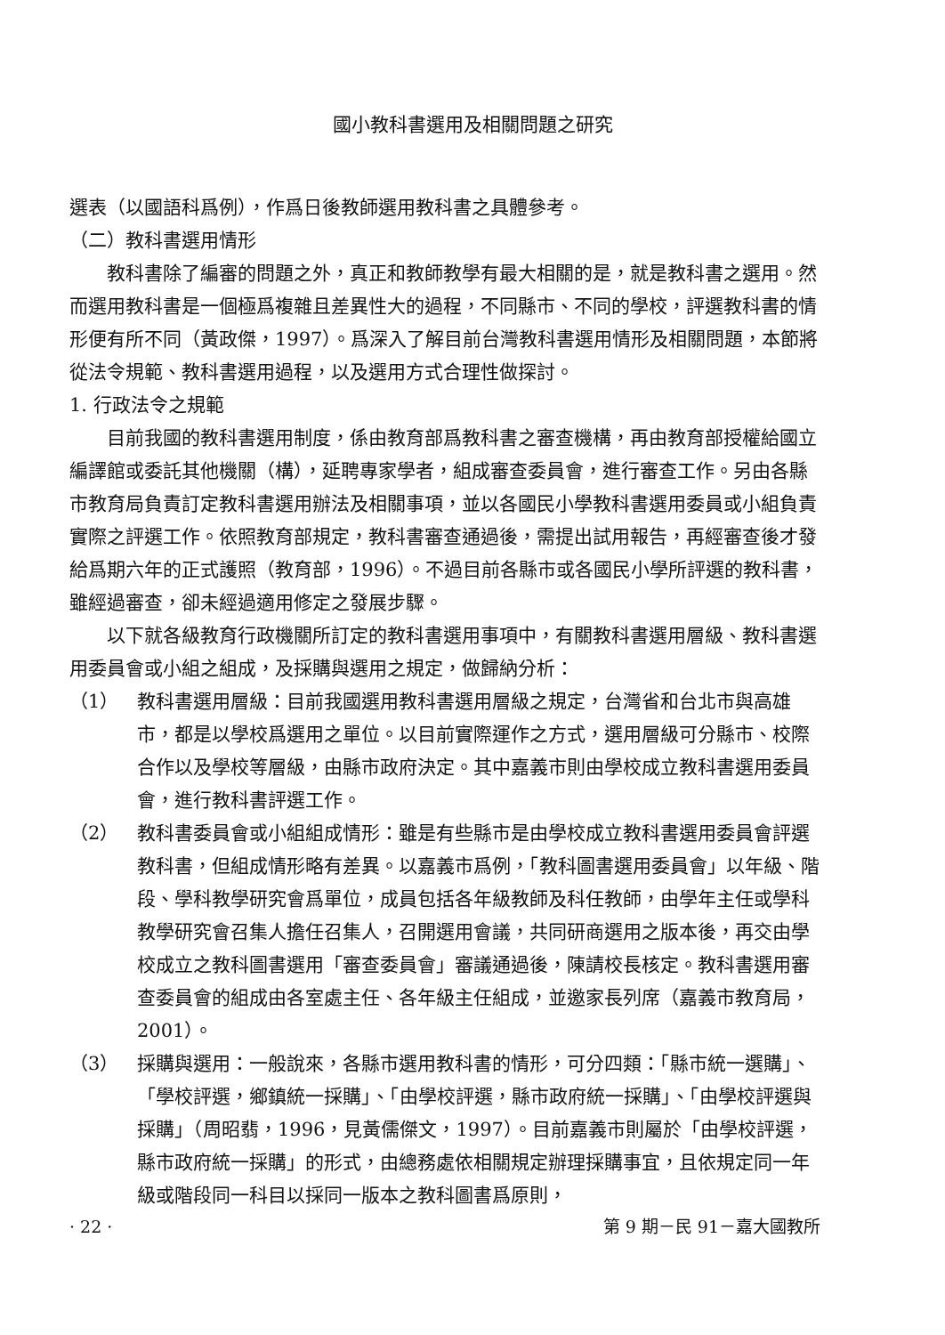國小教科書選用及相關問題之研究
選表（以國語科爲例），作爲日後教師選用教科書之具體參考。
（二）教科書選用情形
教科書除了編審的問題之外，真正和教師教學有最大相關的是，就是教科書之選用。然而選用教科書是一個極爲複雜且差異性大的過程，不同縣市、不同的學校，評選教科書的情形便有所不同（黃政傑，1997）。爲深入了解目前台灣教科書選用情形及相關問題，本節將從法令規範、教科書選用過程，以及選用方式合理性做探討。
1. 行政法令之規範
目前我國的教科書選用制度，係由教育部爲教科書之審查機構，再由教育部授權給國立編譯館或委託其他機關（構），延聘專家學者，組成審查委員會，進行審查工作。另由各縣市教育局負責訂定教科書選用辦法及相關事項，並以各國民小學教科書選用委員或小組負責實際之評選工作。依照教育部規定，教科書審查通過後，需提出試用報告，再經審查後才發給爲期六年的正式護照（教育部，1996）。不過目前各縣市或各國民小學所評選的教科書，雖經過審查，卻未經過適用修定之發展步驟。
以下就各級教育行政機關所訂定的教科書選用事項中，有關教科書選用層級、教科書選用委員會或小組之組成，及採購與選用之規定，做歸納分析：
（1） 教科書選用層級：目前我國選用教科書選用層級之規定，台灣省和台北市與高雄市，都是以學校爲選用之單位。以目前實際運作之方式，選用層級可分縣市、校際合作以及學校等層級，由縣市政府決定。其中嘉義市則由學校成立教科書選用委員會，進行教科書評選工作。
（2） 教科書委員會或小組組成情形：雖是有些縣市是由學校成立教科書選用委員會評選教科書，但組成情形略有差異。以嘉義市爲例，「教科圖書選用委員會」以年級、階段、學科教學研究會爲單位，成員包括各年級教師及科任教師，由學年主任或學科教學研究會召集人擔任召集人，召開選用會議，共同研商選用之版本後，再交由學校成立之教科圖書選用「審查委員會」審議通過後，陳請校長核定。教科書選用審查委員會的組成由各室處主任、各年級主任組成，並邀家長列席（嘉義市教育局，2001）。
（3） 採購與選用：一般說來，各縣市選用教科書的情形，可分四類：「縣市統一選購」、「學校評選，鄉鎮統一採購」、「由學校評選，縣市政府統一採購」、「由學校評選與採購」（周昭翡，1996，見黃儒傑文，1997）。目前嘉義市則屬於「由學校評選，縣市政府統一採購」的形式，由總務處依相關規定辦理採購事宜，且依規定同一年級或階段同一科目以採同一版本之教科圖書爲原則，
· 22 · 第 9 期－民 91－嘉大國教所